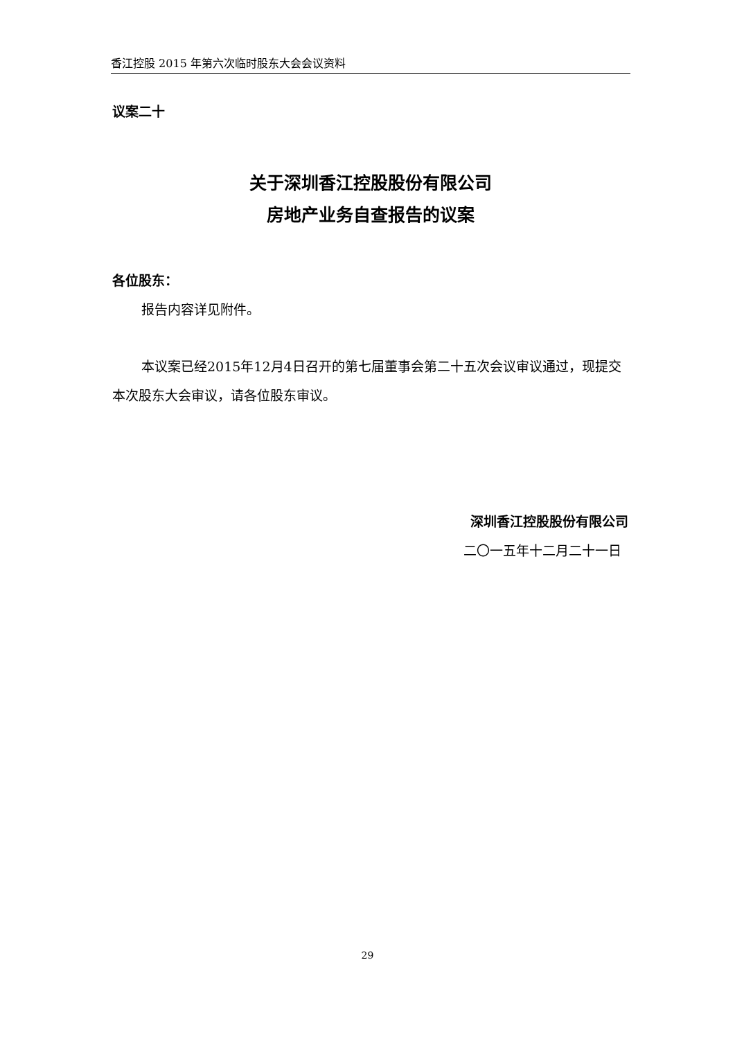香江控股 2015 年第六次临时股东大会会议资料
议案二十
关于深圳香江控股股份有限公司
房地产业务自查报告的议案
各位股东：
报告内容详见附件。
本议案已经2015年12月4日召开的第七届董事会第二十五次会议审议通过，现提交本次股东大会审议，请各位股东审议。
深圳香江控股股份有限公司
二〇一五年十二月二十一日
29